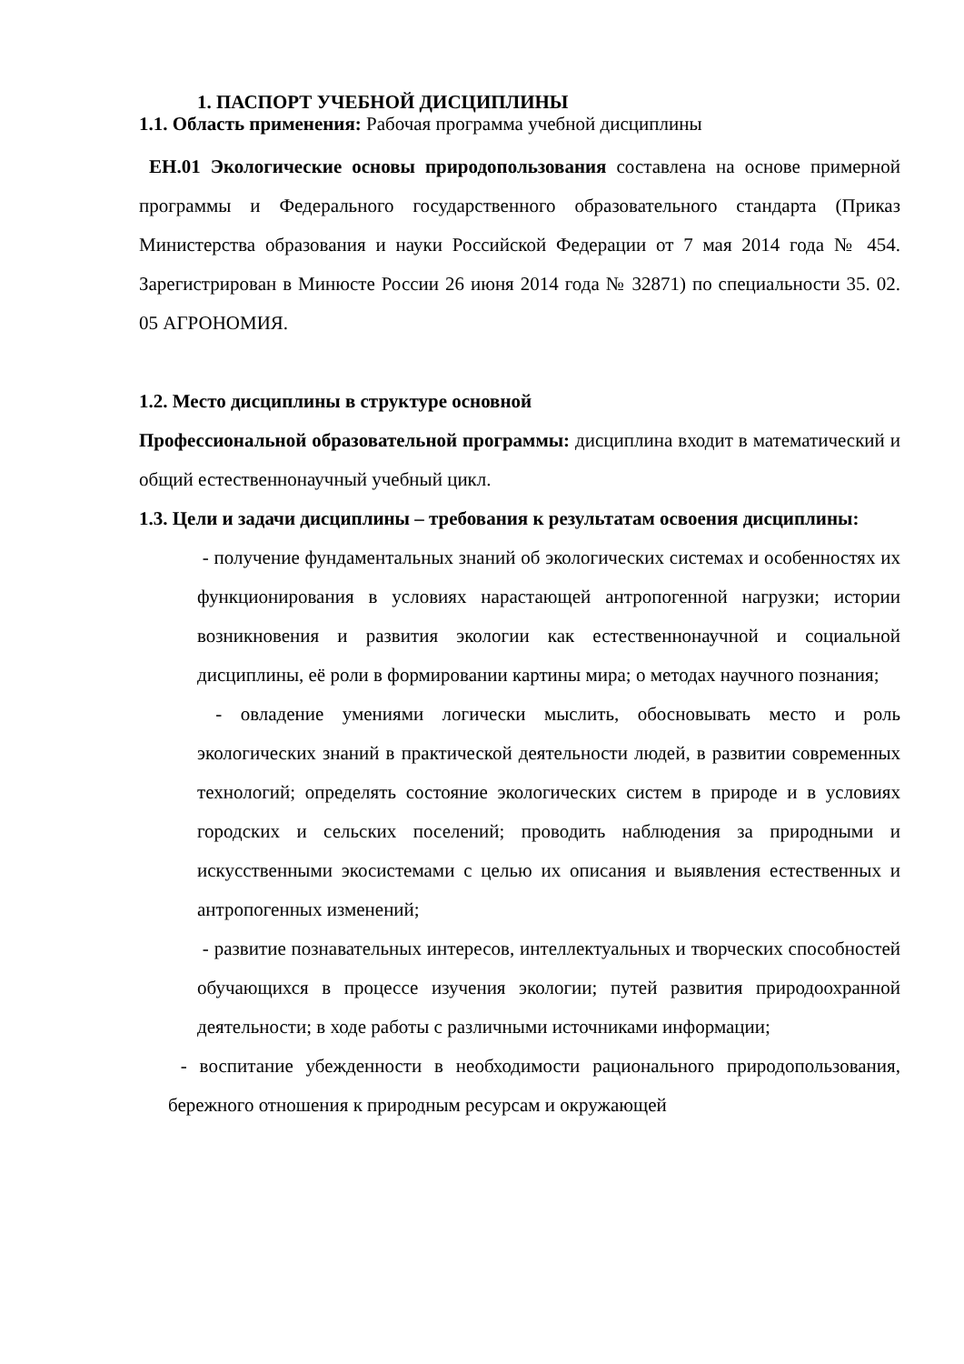1. ПАСПОРТ УЧЕБНОЙ ДИСЦИПЛИНЫ
1.1. Область применения: Рабочая программа учебной дисциплины
ЕН.01 Экологические основы природопользования составлена на основе примерной программы и Федерального государственного образовательного стандарта (Приказ Министерства образования и науки Российской Федерации от 7 мая 2014 года № 454. Зарегистрирован в Минюсте России 26 июня 2014 года № 32871) по специальности 35. 02. 05 АГРОНОМИЯ.
1.2. Место дисциплины в структуре основной
Профессиональной образовательной программы: дисциплина входит в математический и общий естественнонаучный учебный цикл.
1.3. Цели и задачи дисциплины – требования к результатам освоения дисциплины:
- получение фундаментальных знаний об экологических системах и особенностях их функционирования в условиях нарастающей антропогенной нагрузки; истории возникновения и развития экологии как естественнонаучной и социальной дисциплины, её роли в формировании картины мира; о методах научного познания;
- овладение умениями логически мыслить, обосновывать место и роль экологических знаний в практической деятельности людей, в развитии современных технологий; определять состояние экологических систем в природе и в условиях городских и сельских поселений; проводить наблюдения за природными и искусственными экосистемами с целью их описания и выявления естественных и антропогенных изменений;
- развитие познавательных интересов, интеллектуальных и творческих способностей обучающихся в процессе изучения экологии; путей развития природоохранной деятельности; в ходе работы с различными источниками информации;
- воспитание убежденности в необходимости рационального природопользования, бережного отношения к природным ресурсам и окружающей